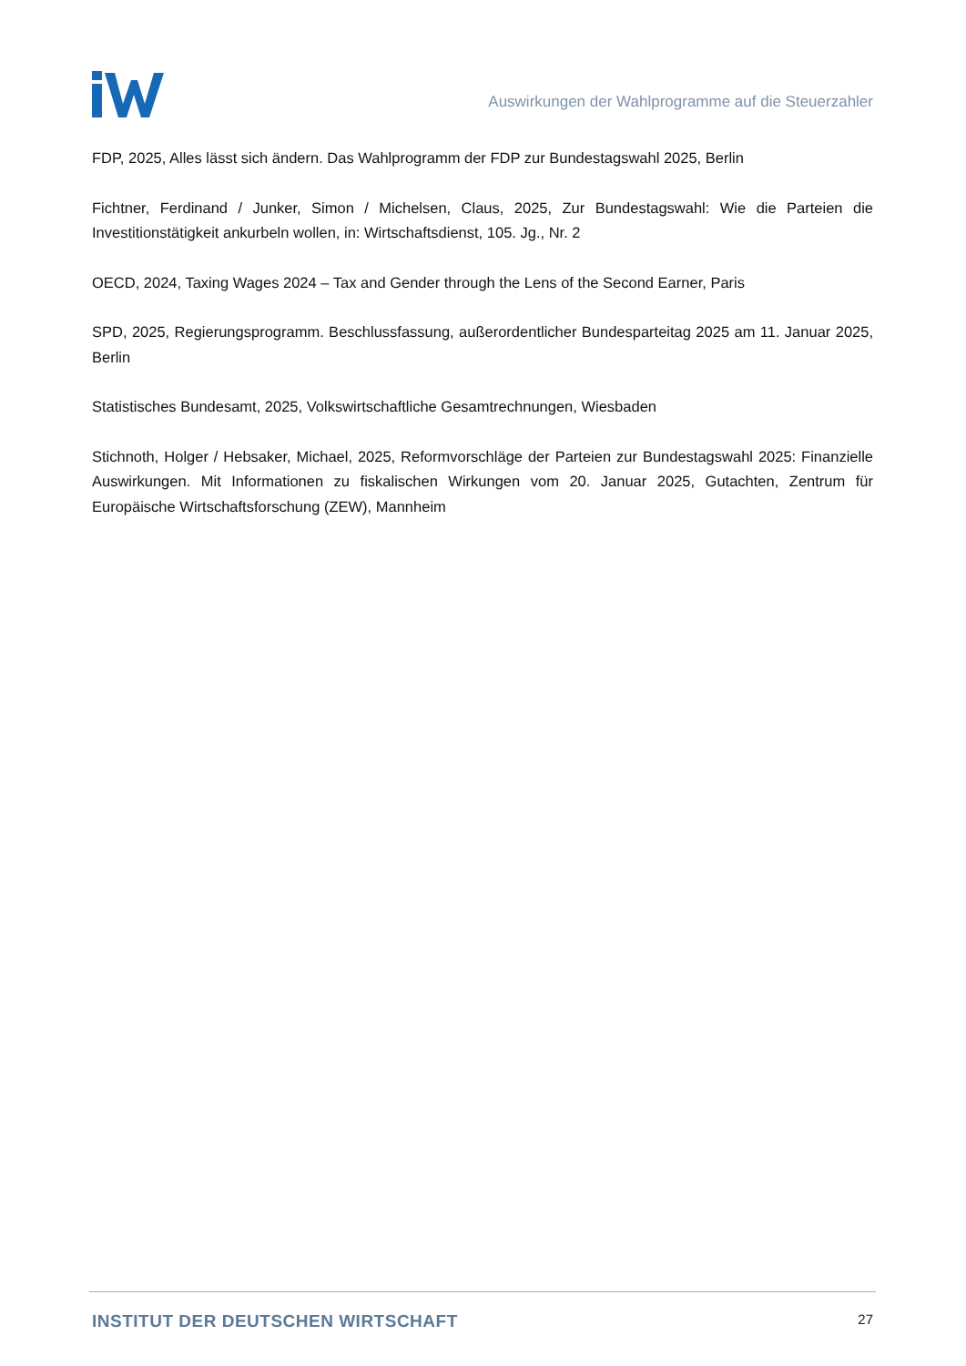Auswirkungen der Wahlprogramme auf die Steuerzahler
FDP, 2025, Alles lässt sich ändern. Das Wahlprogramm der FDP zur Bundestagswahl 2025, Berlin
Fichtner, Ferdinand / Junker, Simon / Michelsen, Claus, 2025, Zur Bundestagswahl: Wie die Parteien die Investitionstätigkeit ankurbeln wollen, in: Wirtschaftsdienst, 105. Jg., Nr. 2
OECD, 2024, Taxing Wages 2024 – Tax and Gender through the Lens of the Second Earner, Paris
SPD, 2025, Regierungsprogramm. Beschlussfassung, außerordentlicher Bundesparteitag 2025 am 11. Januar 2025, Berlin
Statistisches Bundesamt, 2025, Volkswirtschaftliche Gesamtrechnungen, Wiesbaden
Stichnoth, Holger / Hebsaker, Michael, 2025, Reformvorschläge der Parteien zur Bundestagswahl 2025: Finanzielle Auswirkungen. Mit Informationen zu fiskalischen Wirkungen vom 20. Januar 2025, Gutachten, Zentrum für Europäische Wirtschaftsforschung (ZEW), Mannheim
INSTITUT DER DEUTSCHEN WIRTSCHAFT 27